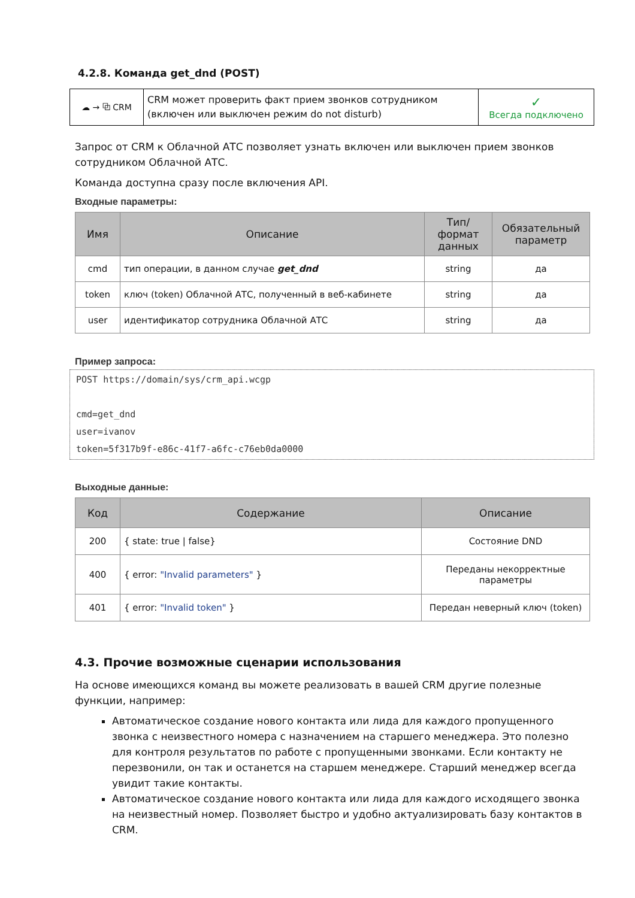4.2.8. Команда get_dnd (POST)
| ☁ → ⧉ CRM | CRM может проверить факт прием звонков сотрудником (включен или выключен режим do not disturb) | ✓ Всегда подключено |
Запрос от CRM к Облачной АТС позволяет узнать включен или выключен прием звонков сотрудником Облачной АТС.
Команда доступна сразу после включения API.
Входные параметры:
| Имя | Описание | Тип/формат данных | Обязательный параметр |
| --- | --- | --- | --- |
| cmd | тип операции, в данном случае get_dnd | string | да |
| token | ключ (token) Облачной АТС, полученный в веб-кабинете | string | да |
| user | идентификатор сотрудника Облачной АТС | string | да |
Пример запроса:
POST https://domain/sys/crm_api.wcgp
cmd=get_dnd
user=ivanov
token=5f317b9f-e86c-41f7-a6fc-c76eb0da0000
Выходные данные:
| Код | Содержание | Описание |
| --- | --- | --- |
| 200 | { state: true / false} | Состояние DND |
| 400 | { error: "Invalid parameters" } | Переданы некорректные параметры |
| 401 | { error: "Invalid token" } | Передан неверный ключ (token) |
4.3. Прочие возможные сценарии использования
На основе имеющихся команд вы можете реализовать в вашей CRM другие полезные функции, например:
Автоматическое создание нового контакта или лида для каждого пропущенного звонка с неизвестного номера с назначением на старшего менеджера. Это полезно для контроля результатов по работе с пропущенными звонками. Если контакту не перезвонили, он так и останется на старшем менеджере. Старший менеджер всегда увидит такие контакты.
Автоматическое создание нового контакта или лида для каждого исходящего звонка на неизвестный номер. Позволяет быстро и удобно актуализировать базу контактов в CRM.